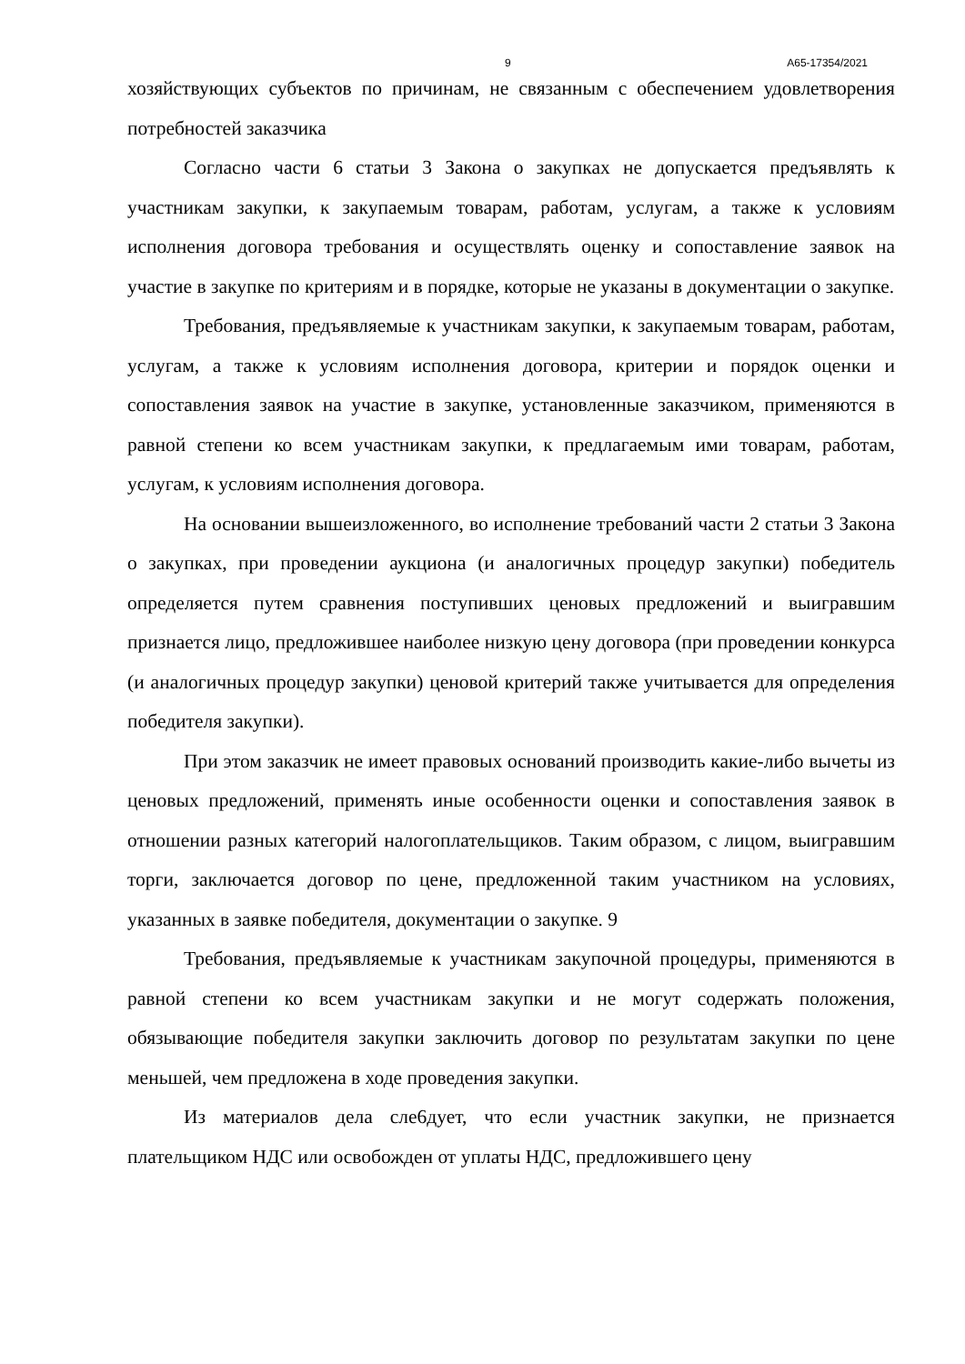9 А65-17354/2021
хозяйствующих субъектов по причинам, не связанным с обеспечением удовлетворения потребностей заказчика
Согласно части 6 статьи 3 Закона о закупках не допускается предъявлять к участникам закупки, к закупаемым товарам, работам, услугам, а также к условиям исполнения договора требования и осуществлять оценку и сопоставление заявок на участие в закупке по критериям и в порядке, которые не указаны в документации о закупке.
Требования, предъявляемые к участникам закупки, к закупаемым товарам, работам, услугам, а также к условиям исполнения договора, критерии и порядок оценки и сопоставления заявок на участие в закупке, установленные заказчиком, применяются в равной степени ко всем участникам закупки, к предлагаемым ими товарам, работам, услугам, к условиям исполнения договора.
На основании вышеизложенного, во исполнение требований части 2 статьи 3 Закона о закупках, при проведении аукциона (и аналогичных процедур закупки) победитель определяется путем сравнения поступивших ценовых предложений и выигравшим признается лицо, предложившее наиболее низкую цену договора (при проведении конкурса (и аналогичных процедур закупки) ценовой критерий также учитывается для определения победителя закупки).
При этом заказчик не имеет правовых оснований производить какие-либо вычеты из ценовых предложений, применять иные особенности оценки и сопоставления заявок в отношении разных категорий налогоплательщиков. Таким образом, с лицом, выигравшим торги, заключается договор по цене, предложенной таким участником на условиях, указанных в заявке победителя, документации о закупке. 9
Требования, предъявляемые к участникам закупочной процедуры, применяются в равной степени ко всем участникам закупки и не могут содержать положения, обязывающие победителя закупки заключить договор по результатам закупки по цене меньшей, чем предложена в ходе проведения закупки.
Из материалов дела сле6дует, что если участник закупки, не признается плательщиком НДС или освобожден от уплаты НДС, предложившего цену